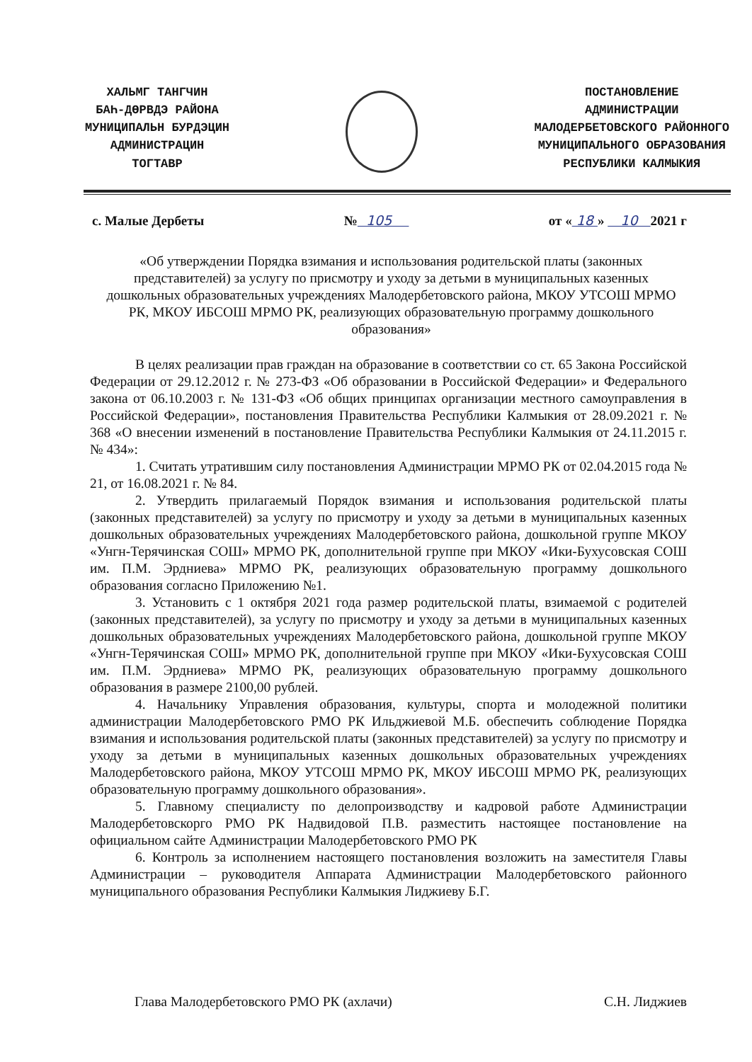ХАЛЬМГ ТАНГЧИН
БАҺ-ДӨРВДЭ РАЙОНА
МУНИЦИПАЛЬН БУРДЭЦИН
АДМИНИСТРАЦИН
ТОГТАВР
ПОСТАНОВЛЕНИЕ
АДМИНИСТРАЦИИ
МАЛОДЕРБЕТОВСКОГО РАЙОННОГО
МУНИЦИПАЛЬНОГО ОБРАЗОВАНИЯ
РЕСПУБЛИКИ КАЛМЫКИЯ
с. Малые Дербеты № 105 от « 18 » 10 2021 г
«Об утверждении Порядка взимания и использования родительской платы (законных представителей) за услугу по присмотру и уходу за детьми в муниципальных казенных дошкольных образовательных учреждениях Малодербетовского района, МКОУ УТСОШ МРМО РК, МКОУ ИБСОШ МРМО РК, реализующих образовательную программу дошкольного образования»
В целях реализации прав граждан на образование в соответствии со ст. 65 Закона Российской Федерации от 29.12.2012 г. № 273-ФЗ «Об образовании в Российской Федерации» и Федерального закона от 06.10.2003 г. № 131-ФЗ «Об общих принципах организации местного самоуправления в Российской Федерации», постановления Правительства Республики Калмыкия от 28.09.2021 г. № 368 «О внесении изменений в постановление Правительства Республики Калмыкия от 24.11.2015 г. № 434»:
1. Считать утратившим силу постановления Администрации МРМО РК от 02.04.2015 года № 21, от 16.08.2021 г. № 84.
2. Утвердить прилагаемый Порядок взимания и использования родительской платы (законных представителей) за услугу по присмотру и уходу за детьми в муниципальных казенных дошкольных образовательных учреждениях Малодербетовского района, дошкольной группе МКОУ «Унгн-Терячинская СОШ» МРМО РК, дополнительной группе при МКОУ «Ики-Бухусовская СОШ им. П.М. Эрдниева» МРМО РК, реализующих образовательную программу дошкольного образования согласно Приложению №1.
3. Установить с 1 октября 2021 года размер родительской платы, взимаемой с родителей (законных представителей), за услугу по присмотру и уходу за детьми в муниципальных казенных дошкольных образовательных учреждениях Малодербетовского района, дошкольной группе МКОУ «Унгн-Терячинская СОШ» МРМО РК, дополнительной группе при МКОУ «Ики-Бухусовская СОШ им. П.М. Эрдниева» МРМО РК, реализующих образовательную программу дошкольного образования в размере 2100,00 рублей.
4. Начальнику Управления образования, культуры, спорта и молодежной политики администрации Малодербетовского РМО РК Ильджиевой М.Б. обеспечить соблюдение Порядка взимания и использования родительской платы (законных представителей) за услугу по присмотру и уходу за детьми в муниципальных казенных дошкольных образовательных учреждениях Малодербетовского района, МКОУ УТСОШ МРМО РК, МКОУ ИБСОШ МРМО РК, реализующих образовательную программу дошкольного образования».
5. Главному специалисту по делопроизводству и кадровой работе Администрации Малодербетовскорго РМО РК Надвидовой П.В. разместить настоящее постановление на официальном сайте Администрации Малодербетовского РМО РК
6. Контроль за исполнением настоящего постановления возложить на заместителя Главы Администрации – руководителя Аппарата Администрации Малодербетовского районного муниципального образования Республики Калмыкия Лиджиеву Б.Г.
Глава Малодербетовского РМО РК (ахлачи) С.Н. Лиджиев